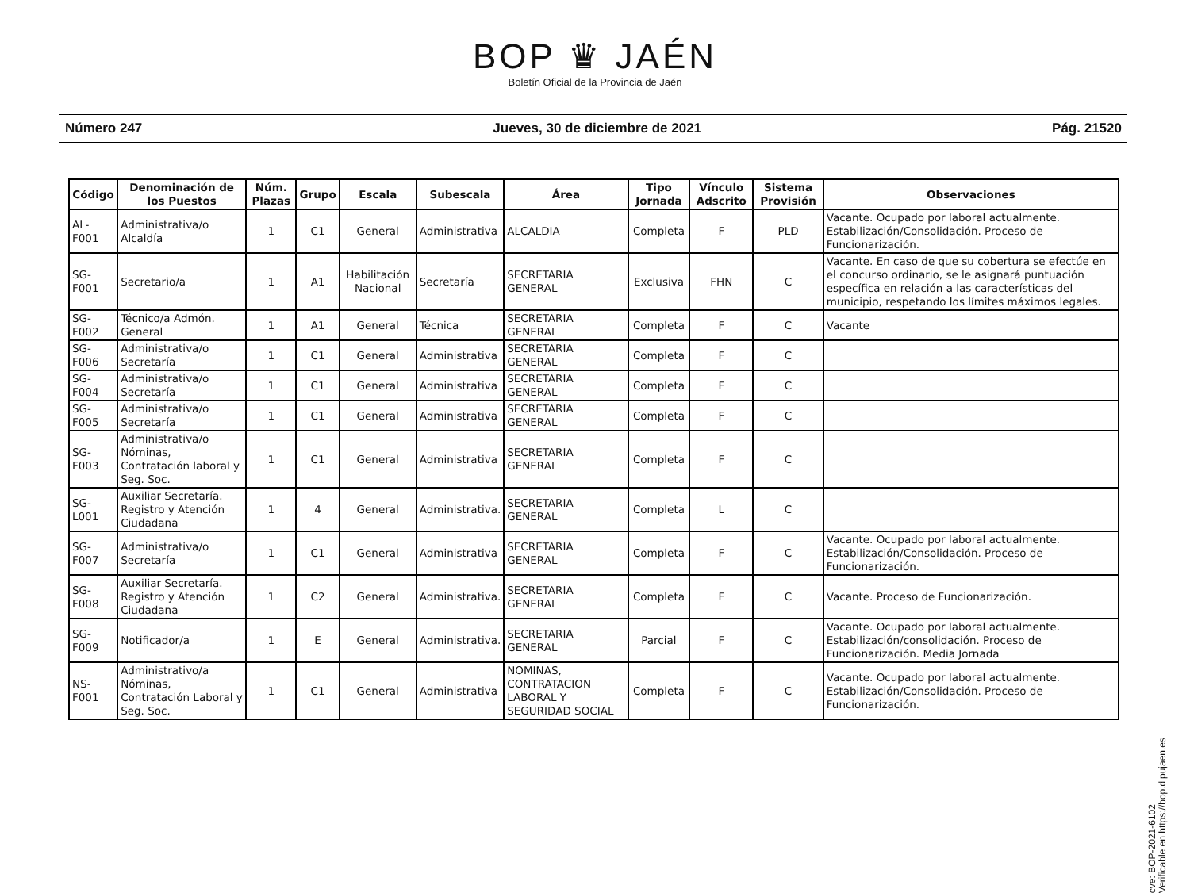BOP ♛ JAÉN
Boletín Oficial de la Provincia de Jaén
Número 247 Jueves, 30 de diciembre de 2021 Pág. 21520
| Código | Denominación de los Puestos | Núm. Plazas | Grupo | Escala | Subescala | Área | Tipo Jornada | Vínculo Adscrito | Sistema Provisión | Observaciones |
| --- | --- | --- | --- | --- | --- | --- | --- | --- | --- | --- |
| AL-F001 | Administrativa/o Alcaldía | 1 | C1 | General | Administrativa | ALCALDIA | Completa | F | PLD | Vacante. Ocupado por laboral actualmente. Estabilización/Consolidación. Proceso de Funcionarización. |
| SG-F001 | Secretario/a | 1 | A1 | Habilitación Nacional | Secretaría | SECRETARIA GENERAL | Exclusiva | FHN | C | Vacante. En caso de que su cobertura se efectúe en el concurso ordinario, se le asignará puntuación específica en relación a las características del municipio, respetando los límites máximos legales. |
| SG-F002 | Técnico/a Admón. General | 1 | A1 | General | Técnica | SECRETARIA GENERAL | Completa | F | C | Vacante |
| SG-F006 | Administrativa/o Secretaría | 1 | C1 | General | Administrativa | SECRETARIA GENERAL | Completa | F | C | |
| SG-F004 | Administrativa/o Secretaría | 1 | C1 | General | Administrativa | SECRETARIA GENERAL | Completa | F | C | |
| SG-F005 | Administrativa/o Secretaría | 1 | C1 | General | Administrativa | SECRETARIA GENERAL | Completa | F | C | |
| SG-F003 | Administrativa/o Nóminas, Contratación laboral y Seg. Soc. | 1 | C1 | General | Administrativa | SECRETARIA GENERAL | Completa | F | C | |
| SG-L001 | Auxiliar Secretaría. Registro y Atención Ciudadana | 1 | 4 | General | Administrativa. | SECRETARIA GENERAL | Completa | L | C | |
| SG-F007 | Administrativa/o Secretaría | 1 | C1 | General | Administrativa | SECRETARIA GENERAL | Completa | F | C | Vacante. Ocupado por laboral actualmente. Estabilización/Consolidación. Proceso de Funcionarización. |
| SG-F008 | Auxiliar Secretaría. Registro y Atención Ciudadana | 1 | C2 | General | Administrativa. | SECRETARIA GENERAL | Completa | F | C | Vacante. Proceso de Funcionarización. |
| SG-F009 | Notificador/a | 1 | E | General | Administrativa. | SECRETARIA GENERAL | Parcial | F | C | Vacante. Ocupado por laboral actualmente. Estabilización/consolidación. Proceso de Funcionarización. Media Jornada |
| NS-F001 | Administrativo/a Nóminas, Contratación Laboral y Seg. Soc. | 1 | C1 | General | Administrativa | NOMINAS, CONTRATACION LABORAL Y SEGURIDAD SOCIAL | Completa | F | C | Vacante. Ocupado por laboral actualmente. Estabilización/Consolidación. Proceso de Funcionarización. |
cve: BOP-2021-6102
Verificable en https://bop.dipujaen.es